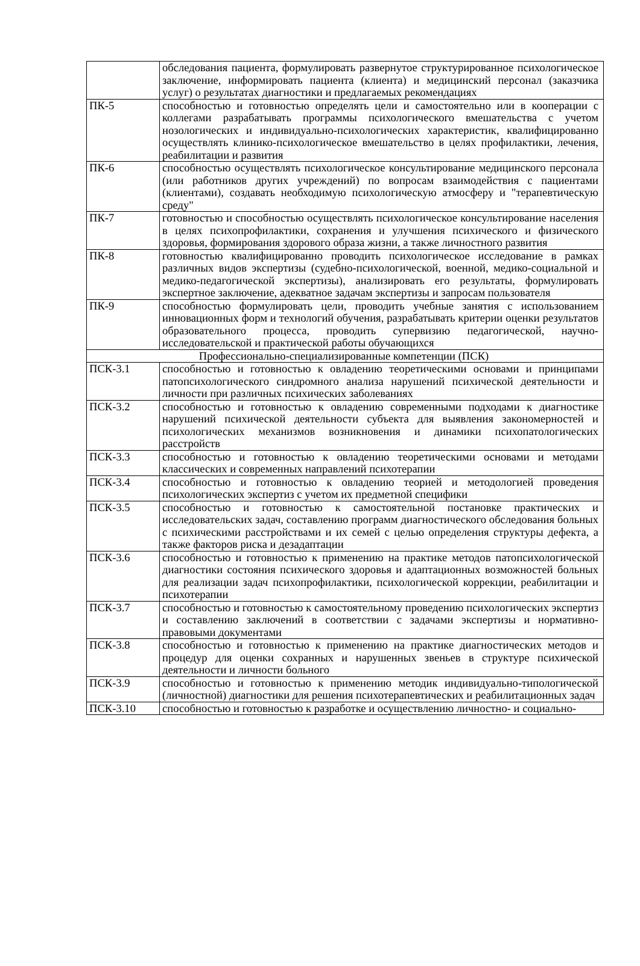| | обследования пациента, формулировать развернутое структурированное психологическое заключение, информировать пациента (клиента) и медицинский персонал (заказчика услуг) о результатах диагностики и предлагаемых рекомендациях |
| ПК-5 | способностью и готовностью определять цели и самостоятельно или в кооперации с коллегами разрабатывать программы психологического вмешательства с учетом нозологических и индивидуально-психологических характеристик, квалифицированно осуществлять клинико-психологическое вмешательство в целях профилактики, лечения, реабилитации и развития |
| ПК-6 | способностью осуществлять психологическое консультирование медицинского персонала (или работников других учреждений) по вопросам взаимодействия с пациентами (клиентами), создавать необходимую психологическую атмосферу и "терапевтическую среду" |
| ПК-7 | готовностью и способностью осуществлять психологическое консультирование населения в целях психопрофилактики, сохранения и улучшения психического и физического здоровья, формирования здорового образа жизни, а также личностного развития |
| ПК-8 | готовностью квалифицированно проводить психологическое исследование в рамках различных видов экспертизы (судебно-психологической, военной, медико-социальной и медико-педагогической экспертизы), анализировать его результаты, формулировать экспертное заключение, адекватное задачам экспертизы и запросам пользователя |
| ПК-9 | способностью формулировать цели, проводить учебные занятия с использованием инновационных форм и технологий обучения, разрабатывать критерии оценки результатов образовательного процесса, проводить супервизию педагогической, научно-исследовательской и практической работы обучающихся |
| Профессионально-специализированные компетенции (ПСК) | |
| ПСК-3.1 | способностью и готовностью к овладению теоретическими основами и принципами патопсихологического синдромного анализа нарушений психической деятельности и личности при различных психических заболеваниях |
| ПСК-3.2 | способностью и готовностью к овладению современными подходами к диагностике нарушений психической деятельности субъекта для выявления закономерностей и психологических механизмов возникновения и динамики психопатологических расстройств |
| ПСК-3.3 | способностью и готовностью к овладению теоретическими основами и методами классических и современных направлений психотерапии |
| ПСК-3.4 | способностью и готовностью к овладению теорией и методологией проведения психологических экспертиз с учетом их предметной специфики |
| ПСК-3.5 | способностью и готовностью к самостоятельной постановке практических и исследовательских задач, составлению программ диагностического обследования больных с психическими расстройствами и их семей с целью определения структуры дефекта, а также факторов риска и дезадаптации |
| ПСК-3.6 | способностью и готовностью к применению на практике методов патопсихологической диагностики состояния психического здоровья и адаптационных возможностей больных для реализации задач психопрофилактики, психологической коррекции, реабилитации и психотерапии |
| ПСК-3.7 | способностью и готовностью к самостоятельному проведению психологических экспертиз и составлению заключений в соответствии с задачами экспертизы и нормативно-правовыми документами |
| ПСК-3.8 | способностью и готовностью к применению на практике диагностических методов и процедур для оценки сохранных и нарушенных звеньев в структуре психической деятельности и личности больного |
| ПСК-3.9 | способностью и готовностью к применению методик индивидуально-типологической (личностной) диагностики для решения психотерапевтических и реабилитационных задач |
| ПСК-3.10 | способностью и готовностью к разработке и осуществлению личностно- и социально- |